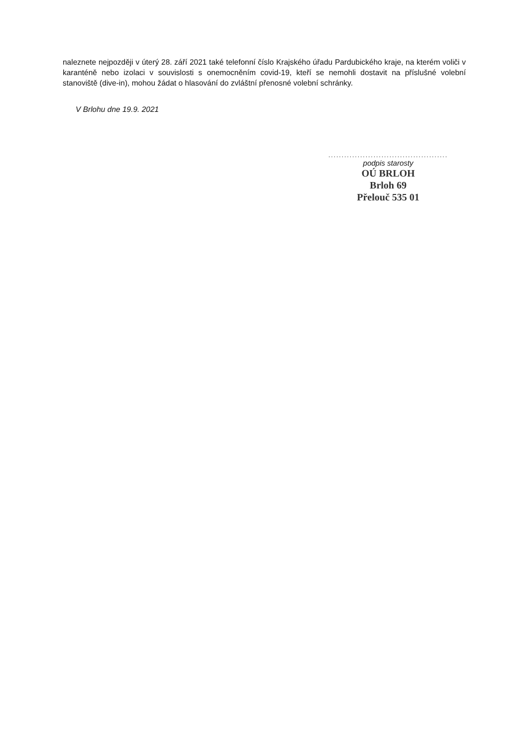naleznete nejpozději v úterý 28. září 2021 také telefonní číslo Krajského úřadu Pardubického kraje, na kterém voliči v karanténě nebo izolaci v souvislosti s onemocněním covid-19, kteří se nemohli dostavit na příslušné volební stanoviště (dive-in), mohou žádat o hlasování do zvláštní přenosné volební schránky.
V Brlohu dne 19.9. 2021
.............................................
podpis starosty
OÚ BRLOH
Brloh 69
Přelouč 535 01